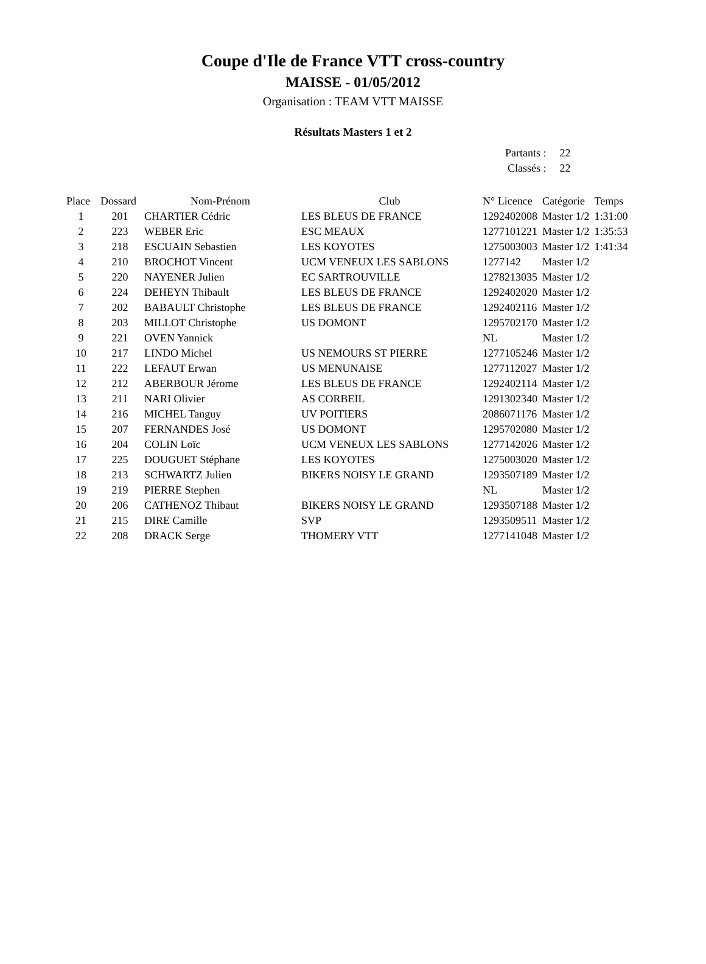Coupe d'Ile de France VTT cross-country
MAISSE - 01/05/2012
Organisation : TEAM VTT MAISSE
Résultats Masters 1 et 2
| Partants : | 22 |
| Classés : | 22 |
| Place | Dossard | Nom-Prénom | Club | N° Licence | Catégorie | Temps |
| --- | --- | --- | --- | --- | --- | --- |
| 1 | 201 | CHARTIER Cédric | LES BLEUS DE FRANCE | 1292402008 | Master 1/2 | 1:31:00 |
| 2 | 223 | WEBER Eric | ESC MEAUX | 1277101221 | Master 1/2 | 1:35:53 |
| 3 | 218 | ESCUAIN Sebastien | LES KOYOTES | 1275003003 | Master 1/2 | 1:41:34 |
| 4 | 210 | BROCHOT Vincent | UCM VENEUX LES SABLONS | 1277142 | Master 1/2 | |
| 5 | 220 | NAYENER Julien | EC SARTROUVILLE | 1278213035 | Master 1/2 | |
| 6 | 224 | DEHEYN Thibault | LES BLEUS DE FRANCE | 1292402020 | Master 1/2 | |
| 7 | 202 | BABAULT Christophe | LES BLEUS DE FRANCE | 1292402116 | Master 1/2 | |
| 8 | 203 | MILLOT Christophe | US DOMONT | 1295702170 | Master 1/2 | |
| 9 | 221 | OVEN Yannick | | NL | Master 1/2 | |
| 10 | 217 | LINDO Michel | US NEMOURS ST PIERRE | 1277105246 | Master 1/2 | |
| 11 | 222 | LEFAUT Erwan | US MENUNAISE | 1277112027 | Master 1/2 | |
| 12 | 212 | ABERBOUR Jérome | LES BLEUS DE FRANCE | 1292402114 | Master 1/2 | |
| 13 | 211 | NARI Olivier | AS CORBEIL | 1291302340 | Master 1/2 | |
| 14 | 216 | MICHEL Tanguy | UV POITIERS | 2086071176 | Master 1/2 | |
| 15 | 207 | FERNANDES José | US DOMONT | 1295702080 | Master 1/2 | |
| 16 | 204 | COLIN Loïc | UCM VENEUX LES SABLONS | 1277142026 | Master 1/2 | |
| 17 | 225 | DOUGUET Stéphane | LES KOYOTES | 1275003020 | Master 1/2 | |
| 18 | 213 | SCHWARTZ Julien | BIKERS NOISY LE GRAND | 1293507189 | Master 1/2 | |
| 19 | 219 | PIERRE Stephen | | NL | Master 1/2 | |
| 20 | 206 | CATHENOZ Thibaut | BIKERS NOISY LE GRAND | 1293507188 | Master 1/2 | |
| 21 | 215 | DIRE Camille | SVP | 1293509511 | Master 1/2 | |
| 22 | 208 | DRACK Serge | THOMERY VTT | 1277141048 | Master 1/2 | |